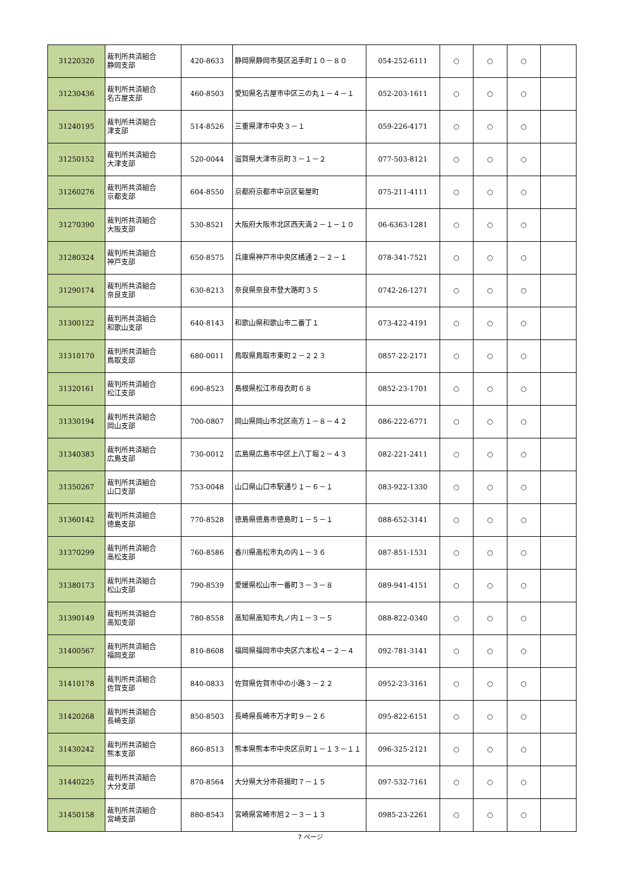| 31220320 | 裁判所共済組合 静岡支部 | 420-8633 | 静岡県静岡市葵区追手町１０－８０ | 054-252-6111 | ○ | ○ | ○ | |
| 31230436 | 裁判所共済組合 名古屋支部 | 460-8503 | 愛知県名古屋市中区三の丸１－４－１ | 052-203-1611 | ○ | ○ | ○ | |
| 31240195 | 裁判所共済組合 津支部 | 514-8526 | 三重県津市中央３－１ | 059-226-4171 | ○ | ○ | ○ | |
| 31250152 | 裁判所共済組合 大津支部 | 520-0044 | 滋賀県大津市京町３－１－２ | 077-503-8121 | ○ | ○ | ○ | |
| 31260276 | 裁判所共済組合 京都支部 | 604-8550 | 京都府京都市中京区菊屋町 | 075-211-4111 | ○ | ○ | ○ | |
| 31270390 | 裁判所共済組合 大阪支部 | 530-8521 | 大阪府大阪市北区西天満２－１－１０ | 06-6363-1281 | ○ | ○ | ○ | |
| 31280324 | 裁判所共済組合 神戸支部 | 650-8575 | 兵庫県神戸市中央区橘通２－２－１ | 078-341-7521 | ○ | ○ | ○ | |
| 31290174 | 裁判所共済組合 奈良支部 | 630-8213 | 奈良県奈良市登大路町３５ | 0742-26-1271 | ○ | ○ | ○ | |
| 31300122 | 裁判所共済組合 和歌山支部 | 640-8143 | 和歌山県和歌山市二番丁１ | 073-422-4191 | ○ | ○ | ○ | |
| 31310170 | 裁判所共済組合 鳥取支部 | 680-0011 | 鳥取県鳥取市東町２－２２３ | 0857-22-2171 | ○ | ○ | ○ | |
| 31320161 | 裁判所共済組合 松江支部 | 690-8523 | 島根県松江市母衣町６８ | 0852-23-1701 | ○ | ○ | ○ | |
| 31330194 | 裁判所共済組合 岡山支部 | 700-0807 | 岡山県岡山市北区南方１－８－４２ | 086-222-6771 | ○ | ○ | ○ | |
| 31340383 | 裁判所共済組合 広島支部 | 730-0012 | 広島県広島市中区上八丁堀２－４３ | 082-221-2411 | ○ | ○ | ○ | |
| 31350267 | 裁判所共済組合 山口支部 | 753-0048 | 山口県山口市駅通り１－６－１ | 083-922-1330 | ○ | ○ | ○ | |
| 31360142 | 裁判所共済組合 徳島支部 | 770-8528 | 徳島県徳島市徳島町１－５－１ | 088-652-3141 | ○ | ○ | ○ | |
| 31370299 | 裁判所共済組合 高松支部 | 760-8586 | 香川県高松市丸の内１－３６ | 087-851-1531 | ○ | ○ | ○ | |
| 31380173 | 裁判所共済組合 松山支部 | 790-8539 | 愛媛県松山市一番町３－３－８ | 089-941-4151 | ○ | ○ | ○ | |
| 31390149 | 裁判所共済組合 高知支部 | 780-8558 | 高知県高知市丸ノ内１－３－５ | 088-822-0340 | ○ | ○ | ○ | |
| 31400567 | 裁判所共済組合 福岡支部 | 810-8608 | 福岡県福岡市中央区六本松４－２－４ | 092-781-3141 | ○ | ○ | ○ | |
| 31410178 | 裁判所共済組合 佐賀支部 | 840-0833 | 佐賀県佐賀市中の小路３－２２ | 0952-23-3161 | ○ | ○ | ○ | |
| 31420268 | 裁判所共済組合 長崎支部 | 850-8503 | 長崎県長崎市万才町９－２６ | 095-822-6151 | ○ | ○ | ○ | |
| 31430242 | 裁判所共済組合 熊本支部 | 860-8513 | 熊本県熊本市中央区京町１－１３－１１ | 096-325-2121 | ○ | ○ | ○ | |
| 31440225 | 裁判所共済組合 大分支部 | 870-8564 | 大分県大分市荷揚町７－１５ | 097-532-7161 | ○ | ○ | ○ | |
| 31450158 | 裁判所共済組合 宮崎支部 | 880-8543 | 宮崎県宮崎市旭２－３－１３ | 0985-23-2261 | ○ | ○ | ○ | |
7 ページ